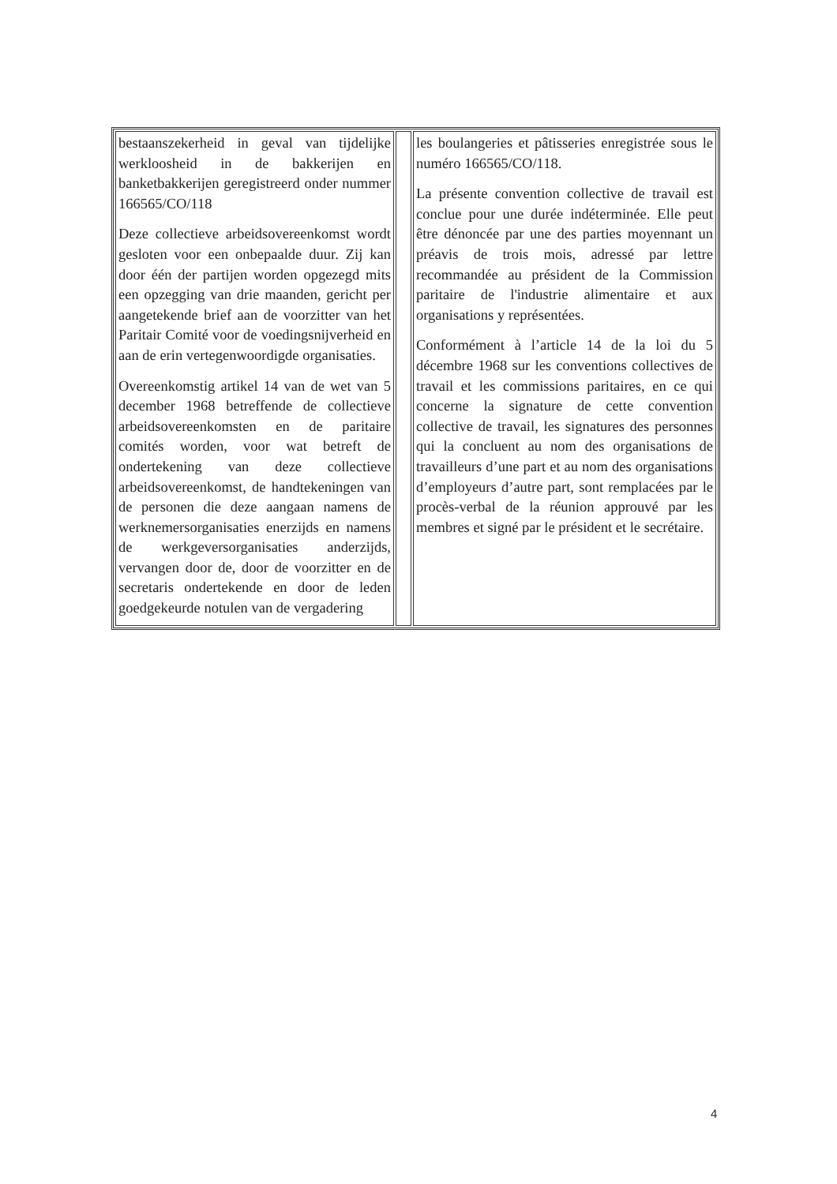| bestaanszekerheid in geval van tijdelijke werkloosheid in de bakkerijen en banketbakkerijen geregistreerd onder nummer 166565/CO/118 Deze collectieve arbeidsovereenkomst wordt gesloten voor een onbepaalde duur. Zij kan door één der partijen worden opgezegd mits een opzegging van drie maanden, gericht per aangetekende brief aan de voorzitter van het Paritair Comité voor de voedingsnijverheid en aan de erin vertegenwoordigde organisaties. Overeenkomstig artikel 14 van de wet van 5 december 1968 betreffende de collectieve arbeidsovereenkomsten en de paritaire comités worden, voor wat betreft de ondertekening van deze collectieve arbeidsovereenkomst, de handtekeningen van de personen die deze aangaan namens de werknemersorganisaties enerzijds en namens de werkgeversorganisaties anderzijds, vervangen door de, door de voorzitter en de secretaris ondertekende en door de leden goedgekeurde notulen van de vergadering | | les boulangeries et pâtisseries enregistrée sous le numéro 166565/CO/118. La présente convention collective de travail est conclue pour une durée indéterminée. Elle peut être dénoncée par une des parties moyennant un préavis de trois mois, adressé par lettre recommandée au président de la Commission paritaire de l'industrie alimentaire et aux organisations y représentées. Conformément à l’article 14 de la loi du 5 décembre 1968 sur les conventions collectives de travail et les commissions paritaires, en ce qui concerne la signature de cette convention collective de travail, les signatures des personnes qui la concluent au nom des organisations de travailleurs d’une part et au nom des organisations d’employeurs d’autre part, sont remplacées par le procès-verbal de la réunion approuvé par les membres et signé par le président et le secrétaire. |
4